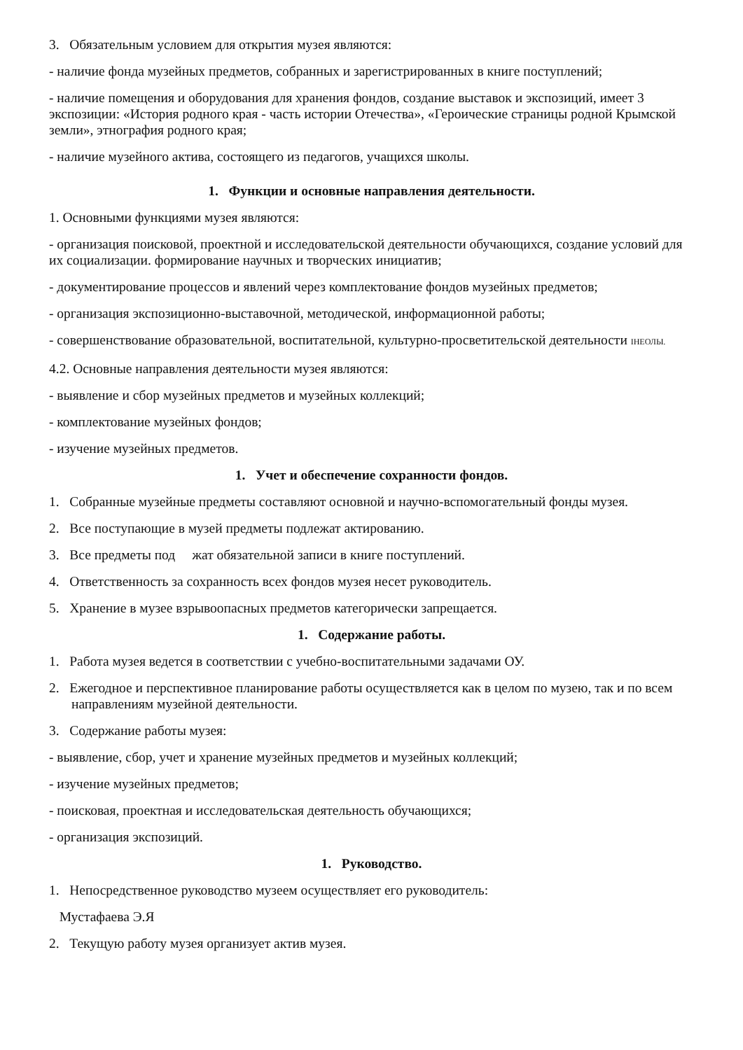3. Обязательным условием для открытия музея являются:
- наличие фонда музейных предметов, собранных и зарегистрированных в книге поступлений;
- наличие помещения и оборудования для хранения фондов, создание выставок и экспозиций, имеет 3 экспозиции: «История родного края - часть истории Отечества», «Героические страницы родной Крымской земли», этнография родного края;
- наличие музейного актива, состоящего из педагогов, учащихся школы.
1. Функции и основные направления деятельности.
1. Основными функциями музея являются:
- организация поисковой, проектной и исследовательской деятельности обучающихся, создание условий для их социализации. формирование научных и творческих инициатив;
- документирование процессов и явлений через комплектование фондов музейных предметов;
- организация экспозиционно-выставочной, методической, информационной работы;
- совершенствование образовательной, воспитательной, культурно-просветительской деятельности IНЕОЛЫ.
4.2. Основные направления деятельности музея являются:
- выявление и сбор музейных предметов и музейных коллекций;
- комплектование музейных фондов;
- изучение музейных предметов.
1. Учет и обеспечение сохранности фондов.
1. Собранные музейные предметы составляют основной и научно-вспомогательный фонды музея.
2. Все поступающие в музей предметы подлежат актированию.
3. Все предметы под жат обязательной записи в книге поступлений.
4. Ответственность за сохранность всех фондов музея несет руководитель.
5. Хранение в музее взрывоопасных предметов категорически запрещается.
1. Содержание работы.
1. Работа музея ведется в соответствии с учебно-воспитательными задачами ОУ.
2. Ежегодное и перспективное планирование работы осуществляется как в целом по музею, так и по всем направлениям музейной деятельности.
3. Содержание работы музея:
- выявление, сбор, учет и хранение музейных предметов и музейных коллекций;
- изучение музейных предметов;
- поисковая, проектная и исследовательская деятельность обучающихся;
- организация экспозиций.
1. Руководство.
1. Непосредственное руководство музеем осуществляет его руководитель:
Мустафаева Э.Я
2. Текущую работу музея организует актив музея.